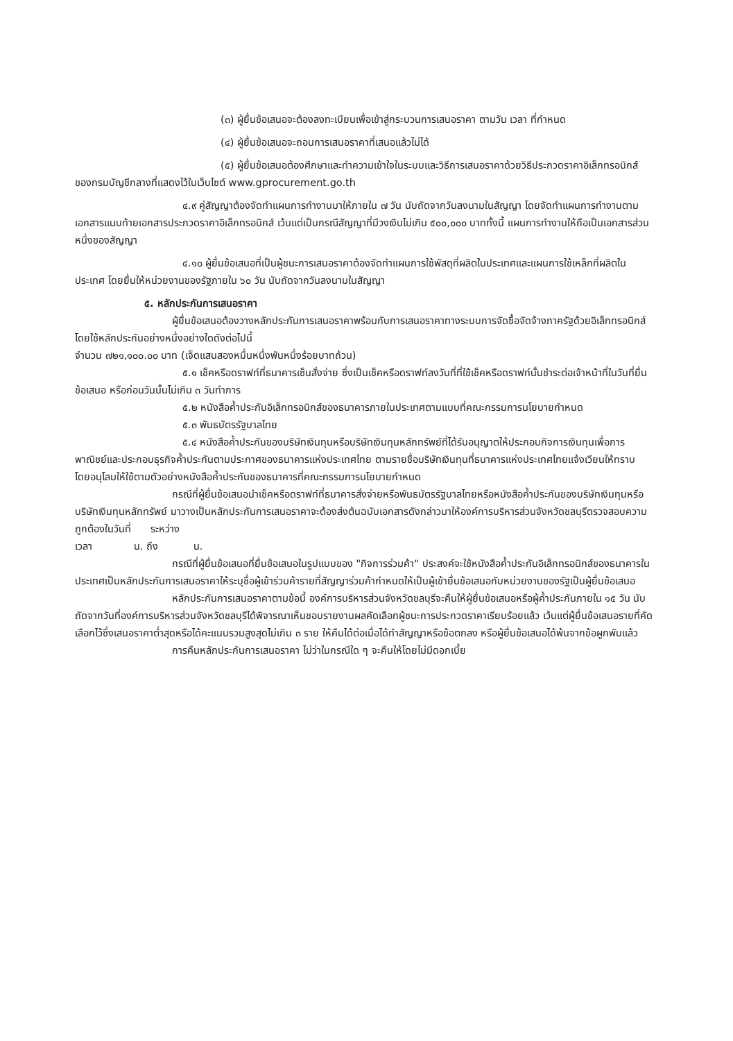(๓) ผู้ยื่นข้อเสนอจะต้องลงทะเบียนเพื่อเข้าสู่กระบวนการเสนอราคา ตามวัน เวลา ที่กำหนด
(๔) ผู้ยื่นข้อเสนอจะถอนการเสนอราคาที่เสนอแล้วไม่ได้
(๕) ผู้ยื่นข้อเสนอต้องศึกษาและทำความเข้าใจในระบบและวิธีการเสนอราคาด้วยวิธีประกวดราคาอิเล็กทรอนิกส์ ของกรมบัญชีกลางที่แสดงไว้ในเว็บไซต์ www.gprocurement.go.th
๔.๙ คู่สัญญาต้องจัดทำแผนการทำงานมาให้ภายใน ๗ วัน นับถัดจากวันลงนามในสัญญา โดยจัดทำแผนการทำงานตามเอกสารแนบท้ายเอกสารประกวดราคาอิเล็กทรอนิกส์ เว้นแต่เป็นกรณีสัญญาที่มีวงเงินไม่เกิน ๕๐๐,๐๐๐ บาททั้งนี้ แผนการทำงานให้ถือเป็นเอกสารส่วนหนึ่งของสัญญา
๔.๑๐ ผู้ยื่นข้อเสนอที่เป็นผู้ชนะการเสนอราคาต้องจัดทำแผนการใช้พัสดุที่ผลิตในประเทศและแผนการใช้เหล็กที่ผลิตในประเทศ โดยยื่นให้หน่วยงานของรัฐภายใน ๖๐ วัน นับถัดจากวันลงนามในสัญญา
๕. หลักประกันการเสนอราคา
ผู้ยื่นข้อเสนอต้องวางหลักประกันการเสนอราคาพร้อมกับการเสนอราคาทางระบบการจัดซื้อจัดจ้างภาครัฐด้วยอิเล็กทรอนิกส์ โดยใช้หลักประกันอย่างหนึ่งอย่างใดดังต่อไปนี้
จำนวน ๗๒๑,๑๐๐.๐๐ บาท (เจ็ดแสนสองหมื่นหนึ่งพันหนึ่งร้อยบาทถ้วน)
๕.๑ เช็คหรือดราฟท์ที่ธนาคารเซ็นสั่งจ่าย ซึ่งเป็นเช็คหรือดราฟท์ลงวันที่ที่ใช้เช็คหรือดราฟท์นั้นชำระต่อเจ้าหน้าที่ในวันที่ยื่นข้อเสนอ หรือก่อนวันนั้นไม่เกิน ๓ วันทำการ
๕.๒ หนังสือค้ำประกันอิเล็กทรอนิกส์ของธนาคารภายในประเทศตามแบบที่คณะกรรมการนโยบายกำหนด
๕.๓ พันธบัตรรัฐบาลไทย
๕.๔ หนังสือค้ำประกันของบริษัทเงินทุนหรือบริษัทเงินทุนหลักทรัพย์ที่ได้รับอนุญาตให้ประกอบกิจการเงินทุนเพื่อการพาณิชย์และประกอบธุรกิจค้ำประกันตามประกาศของธนาคารแห่งประเทศไทย ตามรายชื่อบริษัทเงินทุนที่ธนาคารแห่งประเทศไทยแจ้งเวียนให้ทราบ โดยอนุโลมให้ใช้ตามตัวอย่างหนังสือค้ำประกันของธนาคารที่คณะกรรมการนโยบายกำหนด
กรณีที่ผู้ยื่นข้อเสนอนำเช็คหรือดราฟท์ที่ธนาคารสั่งจ่ายหรือพันธบัตรรัฐบาลไทยหรือหนังสือค้ำประกันของบริษัทเงินทุนหรือบริษัทเงินทุนหลักทรัพย์ มาวางเป็นหลักประกันการเสนอราคาจะต้องส่งต้นฉบับเอกสารดังกล่าวมาให้องค์การบริหารส่วนจังหวัดชลบุรีตรวจสอบความถูกต้องในวันที่ ระหว่าง
เวลา น. ถึง น.
กรณีที่ผู้ยื่นข้อเสนอที่ยื่นข้อเสนอในรูปแบบของ "กิจการร่วมค้า" ประสงค์จะใช้หนังสือค้ำประกันอิเล็กทรอนิกส์ของธนาคารในประเทศเป็นหลักประกันการเสนอราคาให้ระบุชื่อผู้เข้าร่วมค้ารายที่สัญญาร่วมค้ากำหนดให้เป็นผู้เข้ายื่นข้อเสนอกับหน่วยงานของรัฐเป็นผู้ยื่นข้อเสนอ
หลักประกันการเสนอราคาตามข้อนี้ องค์การบริหารส่วนจังหวัดชลบุรีจะคืนให้ผู้ยื่นข้อเสนอหรือผู้ค้ำประกันภายใน ๑๕ วัน นับถัดจากวันที่องค์การบริหารส่วนจังหวัดชลบุรีได้พิจารณาเห็นชอบรายงานผลคัดเลือกผู้ชนะการประกวดราคาเรียบร้อยแล้ว เว้นแต่ผู้ยื่นข้อเสนอรายที่คัดเลือกไว้ซึ่งเสนอราคาต่ำสุดหรือได้คะแนนรวมสูงสุดไม่เกิน ๓ ราย ให้คืนได้ต่อเมื่อได้ทำสัญญาหรือข้อตกลง หรือผู้ยื่นข้อเสนอได้พ้นจากข้อผูกพันแล้ว
การคืนหลักประกันการเสนอราคา ไม่ว่าในกรณีใด ๆ จะคืนให้โดยไม่มีดอกเบี้ย